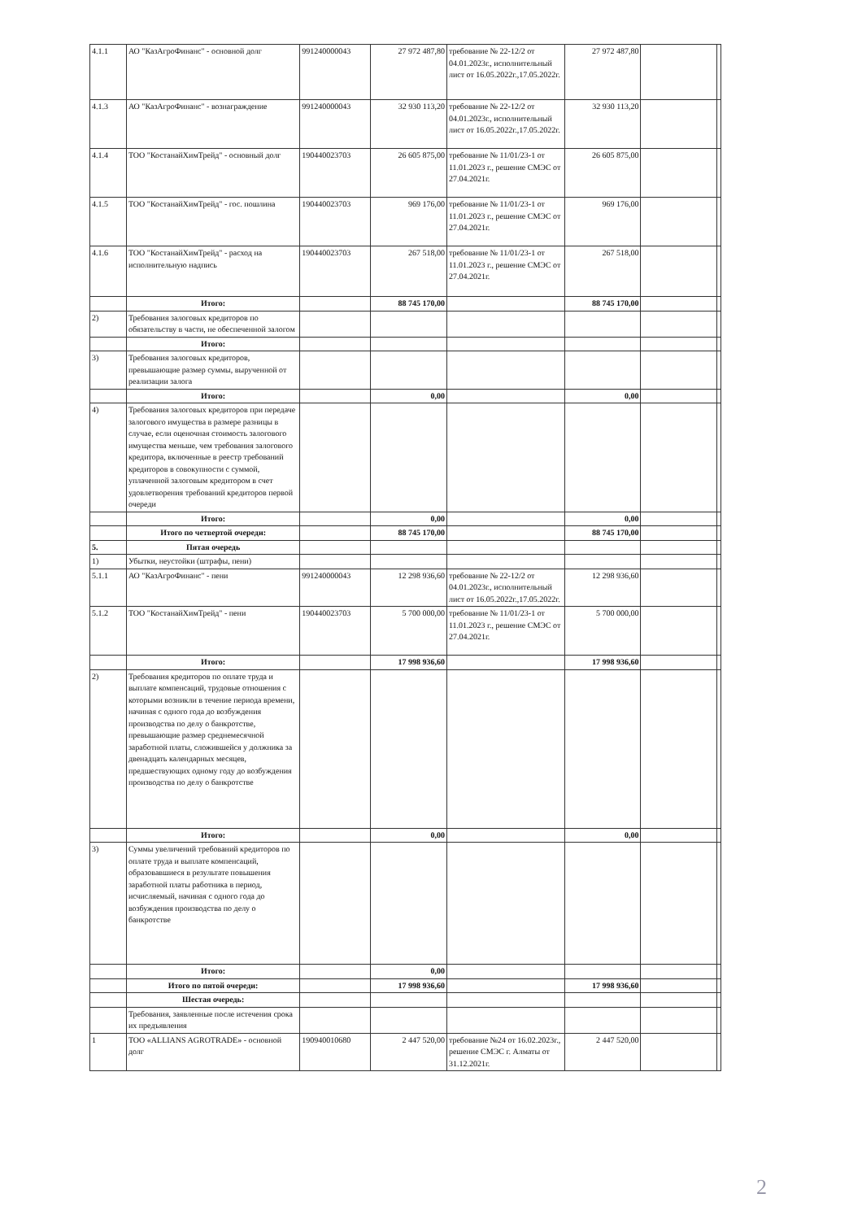| 4.1.1 | АО "КазАгроФинанс" - основной долг | 991240000043 | 27 972 487,80 | требование № 22-12/2 от 04.01.2023г., исполнительный лист от 16.05.2022г.,17.05.2022г. | 27 972 487,80 | | |
| 4.1.3 | АО "КазАгроФинанс" - вознаграждение | 991240000043 | 32 930 113,20 | требование № 22-12/2 от 04.01.2023г., исполнительный лист от 16.05.2022г.,17.05.2022г. | 32 930 113,20 | | |
| 4.1.4 | ТОО "КостанайХимТрейд" - основный долг | 190440023703 | 26 605 875,00 | требование № 11/01/23-1 от 11.01.2023 г., решение СМЭС от 27.04.2021г. | 26 605 875,00 | | |
| 4.1.5 | ТОО "КостанайХимТрейд" - гос. пошлина | 190440023703 | 969 176,00 | требование № 11/01/23-1 от 11.01.2023 г., решение СМЭС от 27.04.2021г. | 969 176,00 | | |
| 4.1.6 | ТОО "КостанайХимТрейд" - расход на исполнительную надпись | 190440023703 | 267 518,00 | требование № 11/01/23-1 от 11.01.2023 г., решение СМЭС от 27.04.2021г. | 267 518,00 | | |
| | Итого: | | 88 745 170,00 | | 88 745 170,00 | | |
| 2) | Требования залоговых кредиторов по обязательству в части, не обеспеченной залогом | | | | | | |
| | Итого: | | | | | | |
| 3) | Требования залоговых кредиторов, превышающие размер суммы, вырученной от реализации залога | | | | | | |
| | Итого: | | 0,00 | | 0,00 | | |
| 4) | Требования залоговых кредиторов при передаче залогового имущества в размере разницы в случае, если оценочная стоимость залогового имущества меньше, чем требования залогового кредитора, включенные в реестр требований кредиторов в совокупности с суммой, уплаченной залоговым кредитором в счет удовлетворения требований кредиторов первой очереди | | | | | | |
| | Итого: | | 0,00 | | 0,00 | | |
| | Итого по четвертой очереди: | | 88 745 170,00 | | 88 745 170,00 | | |
| 5. | Пятая очередь | | | | | | |
| 1) | Убытки, неустойки (штрафы, пени) | | | | | | |
| 5.1.1 | АО "КазАгроФинанс" - пени | 991240000043 | 12 298 936,60 | требование № 22-12/2 от 04.01.2023г., исполнительный лист от 16.05.2022г.,17.05.2022г. | 12 298 936,60 | | |
| 5.1.2 | ТОО "КостанайХимТрейд" - пени | 190440023703 | 5 700 000,00 | требование № 11/01/23-1 от 11.01.2023 г., решение СМЭС от 27.04.2021г. | 5 700 000,00 | | |
| | Итого: | | 17 998 936,60 | | 17 998 936,60 | | |
| 2) | Требования кредиторов по оплате труда и выплате компенсаций, трудовые отношения с которыми возникли в течение периода времени, начиная с одного года до возбуждения производства по делу о банкротстве, превышающие размер среднемесячной заработной платы, сложившейся у должника за двенадцать календарных месяцев, предшествующих одному году до возбуждения производства по делу о банкротстве | | | | | | |
| | Итого: | | 0,00 | | 0,00 | | |
| 3) | Суммы увеличений требований кредиторов по оплате труда и выплате компенсаций, образовавшиеся в результате повышения заработной платы работника в период, исчисляемый, начиная с одного года до возбуждения производства по делу о банкротстве | | | | | | |
| | Итого: | | 0,00 | | | | |
| | Итого по пятой очереди: | | 17 998 936,60 | | 17 998 936,60 | | |
| | Шестая очередь: | | | | | | |
| | Требования, заявленные после истечения срока их предъявления | | | | | | |
| 1 | ТОО «ALLIANS AGROTRADE» - основной долг | 190940010680 | 2 447 520,00 | требование №24 от 16.02.2023г., решение СМЭС г. Алматы от 31.12.2021г. | 2 447 520,00 | | |
2